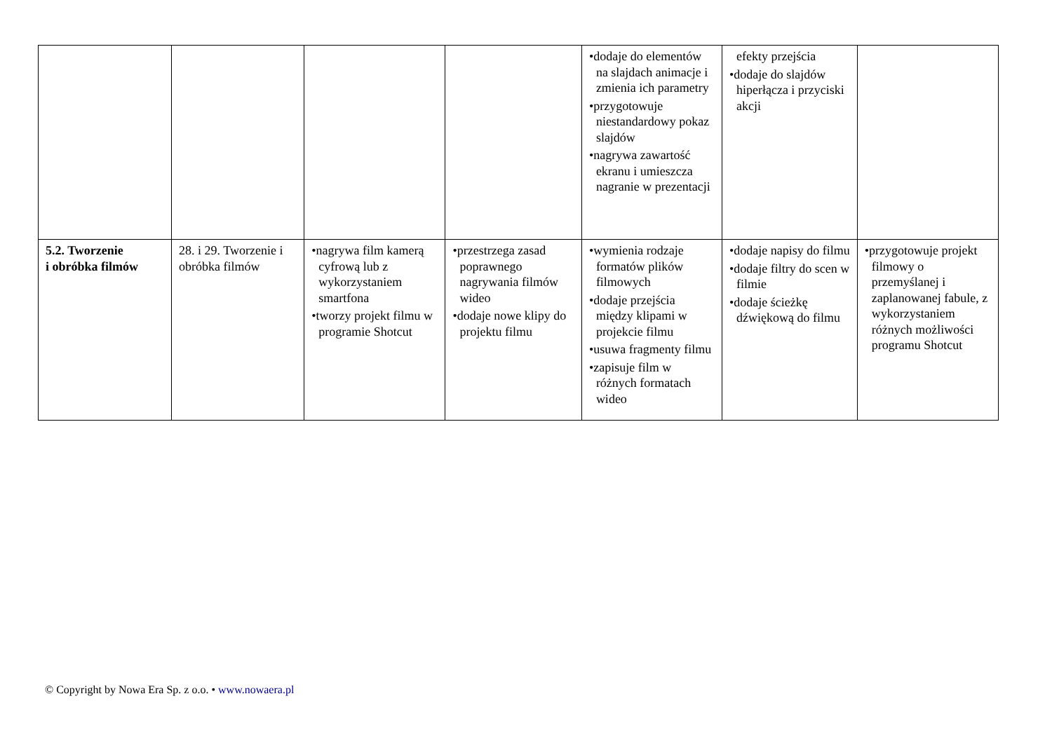| | | | | •dodaje do elementów na slajdach animacje i zmienia ich parametry •przygotowuje niestandardowy pokaz slajdów •nagrywa zawartość ekranu i umieszcza nagranie w prezentacji | efekty przejścia •dodaje do slajdów hiperłącza i przyciski akcji | |
| 5.2. Tworzenie i obróbka filmów | 28. i 29. Tworzenie i obróbka filmów | •nagrywa film kamerą cyfrową lub z wykorzystaniem smartfona •tworzy projekt filmu w programie Shotcut | •przestrzega zasad poprawnego nagrywania filmów wideo •dodaje nowe klipy do projektu filmu | •wymienia rodzaje formatów plików filmowych •dodaje przejścia między klipami w projekcie filmu •usuwa fragmenty filmu •zapisuje film w różnych formatach wideo | •dodaje napisy do filmu •dodaje filtry do scen w filmie •dodaje ścieżkę dźwiękową do filmu | •przygotowuje projekt filmowy o przemyślanej i zaplanowanej fabule, z wykorzystaniem różnych możliwości programu Shotcut |
© Copyright by Nowa Era Sp. z o.o. • www.nowaera.pl